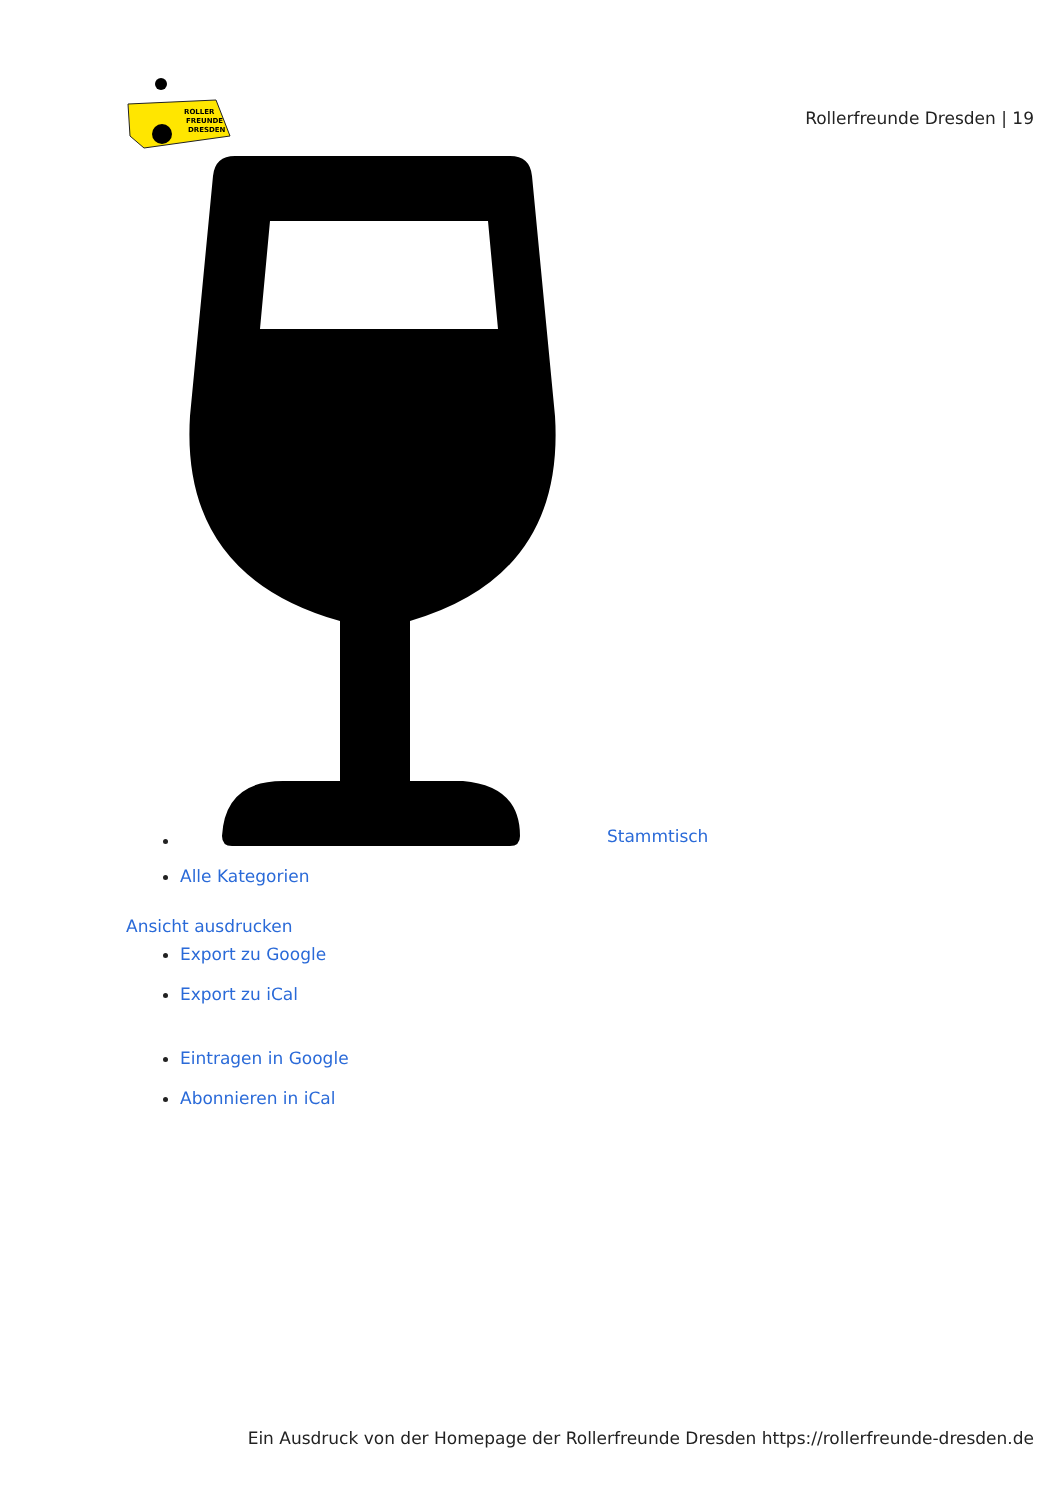ROLLER
FREUNDE
DRESDEN
Rollerfreunde Dresden | 19
Stammtisch
Alle Kategorien
Ansicht ausdrucken
Export zu Google
Export zu iCal
Eintragen in Google
Abonnieren in iCal
Ein Ausdruck von der Homepage der Rollerfreunde Dresden https://rollerfreunde-dresden.de